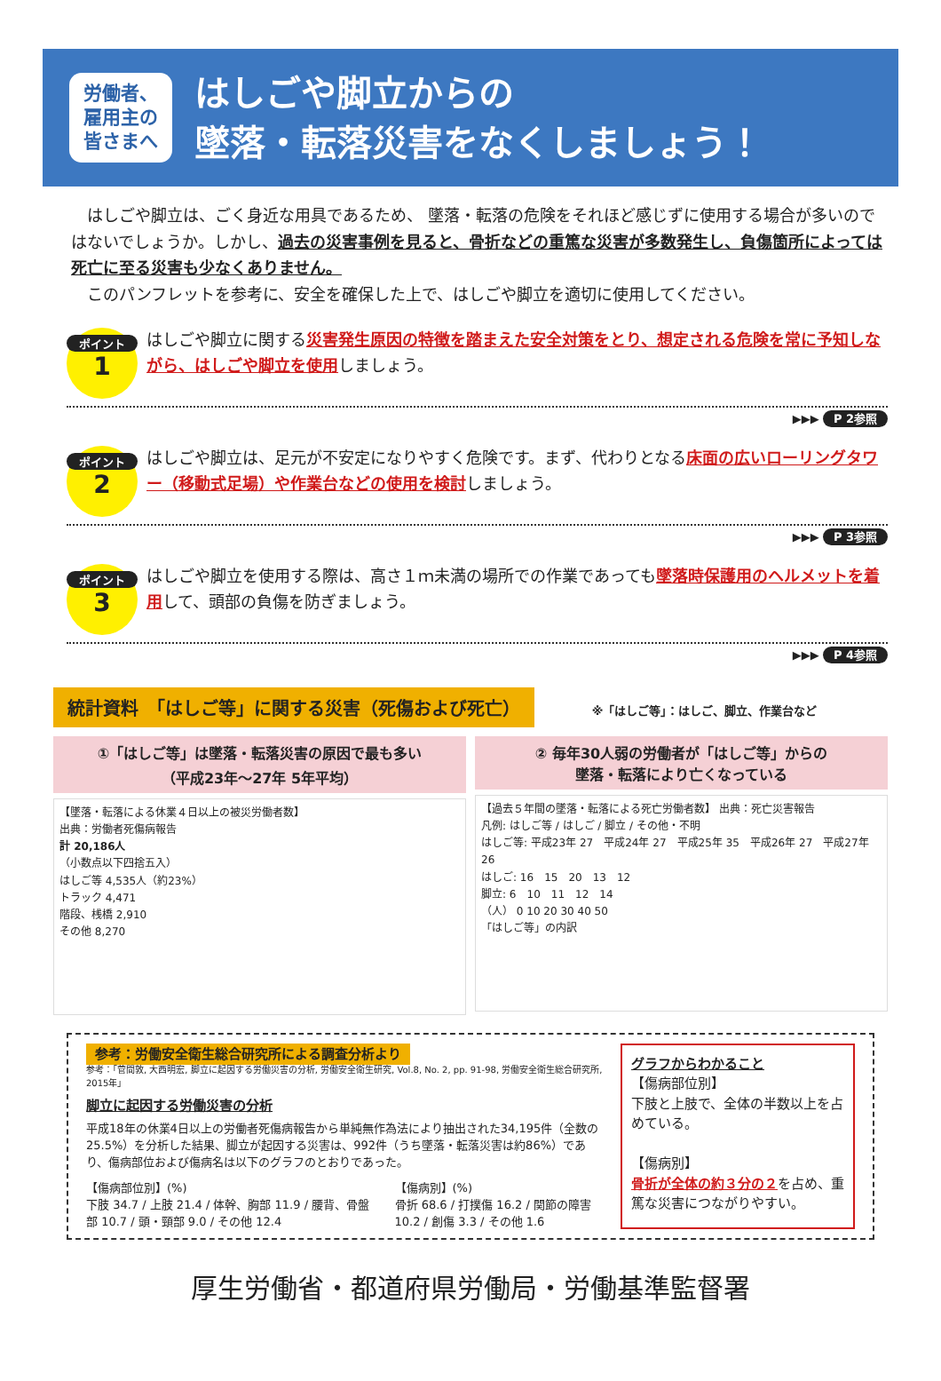労働者、
雇用主の
皆さまへ
はしごや脚立からの
墜落・転落災害をなくしましょう！
　はしごや脚立は、ごく身近な用具であるため、 墜落・転落の危険をそれほど感じずに使用する場合が多いのではないでしょうか。しかし、過去の災害事例を見ると、骨折などの重篤な災害が多数発生し、負傷箇所によっては死亡に至る災害も少なくありません。
　このパンフレットを参考に、安全を確保した上で、はしごや脚立を適切に使用してください。
ポイント
1
はしごや脚立に関する災害発生原因の特徴を踏まえた安全対策をとり、想定される危険を常に予知しながら、はしごや脚立を使用しましょう。
▶▶▶ P 2参照
ポイント
2
はしごや脚立は、足元が不安定になりやすく危険です。まず、代わりとなる床面の広いローリングタワー（移動式足場）や作業台などの使用を検討しましょう。
▶▶▶ P 3参照
ポイント
3
はしごや脚立を使用する際は、高さ１ｍ未満の場所での作業であっても墜落時保護用のヘルメットを着用して、頭部の負傷を防ぎましょう。
▶▶▶ P 4参照
統計資料　「はしご等」に関する災害（死傷および死亡）
※「はしご等」：はしご、脚立、作業台など
①「はしご等」は墜落・転落災害の原因で最も多い
（平成23年～27年 5年平均）
【墜落・転落による休業４日以上の被災労働者数】
出典：労働者死傷病報告
計 20,186人
（小数点以下四捨五入）
はしご等 4,535人（約23%）
トラック 4,471
階段、桟橋 2,910
その他 8,270
② 毎年30人弱の労働者が「はしご等」からの
墜落・転落により亡くなっている
【過去５年間の墜落・転落による死亡労働者数】 出典：死亡災害報告
凡例: はしご等 / はしご / 脚立 / その他・不明
はしご等: 平成23年 27　平成24年 27　平成25年 35　平成26年 27　平成27年 26
はしご: 16　15　20　13　12
脚立: 6　10　11　12　14
（人） 0 10 20 30 40 50
「はしご等」の内訳
参考：労働安全衛生総合研究所による調査分析より
参考：「菅間敦, 大西明宏, 脚立に起因する労働災害の分析, 労働安全衛生研究, Vol.8, No. 2, pp. 91-98, 労働安全衛生総合研究所, 2015年」
脚立に起因する労働災害の分析
平成18年の休業4日以上の労働者死傷病報告から単純無作為法により抽出された34,195件（全数の25.5%）を分析した結果、脚立が起因する災害は、992件（うち墜落・転落災害は約86%）であり、傷病部位および傷病名は以下のグラフのとおりであった。
【傷病部位別】(%)
下肢 34.7 / 上肢 21.4 / 体幹、胸部 11.9 / 腰背、骨盤部 10.7 / 頭・頸部 9.0 / その他 12.4
【傷病別】(%)
骨折 68.6 / 打撲傷 16.2 / 関節の障害 10.2 / 創傷 3.3 / その他 1.6
グラフからわかること
【傷病部位別】
下肢と上肢で、全体の半数以上を占めている。
【傷病別】
骨折が全体の約３分の２を占め、重篤な災害につながりやすい。
厚生労働省・都道府県労働局・労働基準監督署